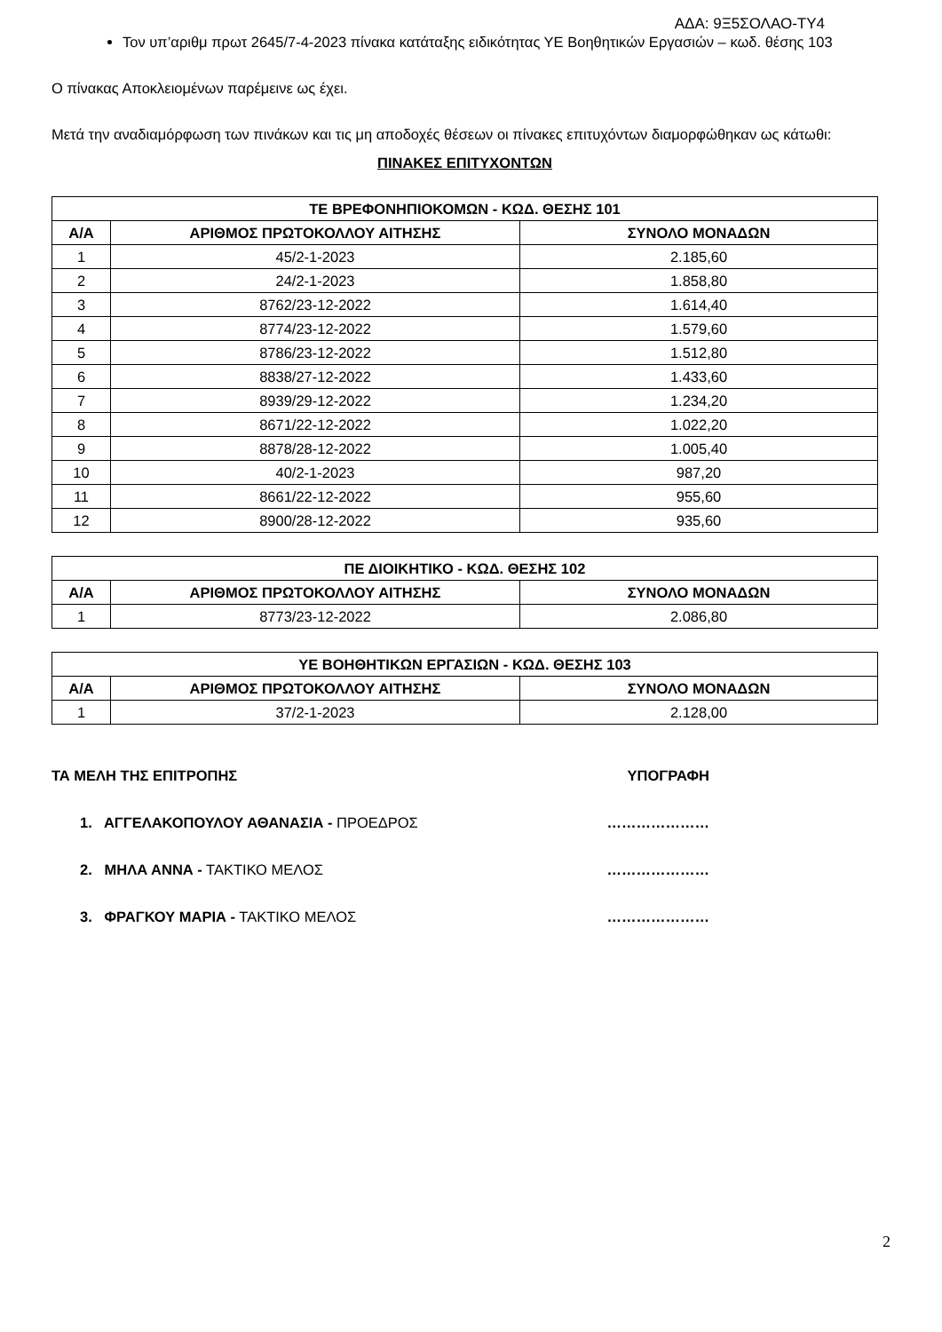ΑΔΑ: 9Ξ5ΣΟΛΑΟ-ΤΥ4
Τον υπ’αριθμ πρωτ 2645/7-4-2023 πίνακα κατάταξης ειδικότητας ΥΕ Βοηθητικών Εργασιών – κωδ. θέσης 103
Ο πίνακας Αποκλειομένων παρέμεινε ως έχει.
Μετά την αναδιαμόρφωση των πινάκων και τις μη αποδοχές θέσεων οι πίνακες επιτυχόντων διαμορφώθηκαν ως κάτωθι:
ΠΙΝΑΚΕΣ ΕΠΙΤΥΧΟΝΤΩΝ
| ΤΕ ΒΡΕΦΟΝΗΠΙΟΚΟΜΩΝ - ΚΩΔ. ΘΕΣΗΣ 101 | | |
| --- | --- | --- |
| Α/Α | ΑΡΙΘΜΟΣ ΠΡΩΤΟΚΟΛΛΟΥ ΑΙΤΗΣΗΣ | ΣΥΝΟΛΟ ΜΟΝΑΔΩΝ |
| 1 | 45/2-1-2023 | 2.185,60 |
| 2 | 24/2-1-2023 | 1.858,80 |
| 3 | 8762/23-12-2022 | 1.614,40 |
| 4 | 8774/23-12-2022 | 1.579,60 |
| 5 | 8786/23-12-2022 | 1.512,80 |
| 6 | 8838/27-12-2022 | 1.433,60 |
| 7 | 8939/29-12-2022 | 1.234,20 |
| 8 | 8671/22-12-2022 | 1.022,20 |
| 9 | 8878/28-12-2022 | 1.005,40 |
| 10 | 40/2-1-2023 | 987,20 |
| 11 | 8661/22-12-2022 | 955,60 |
| 12 | 8900/28-12-2022 | 935,60 |
| ΠΕ ΔΙΟΙΚΗΤΙΚΟ - ΚΩΔ. ΘΕΣΗΣ 102 | | |
| --- | --- | --- |
| Α/Α | ΑΡΙΘΜΟΣ ΠΡΩΤΟΚΟΛΛΟΥ ΑΙΤΗΣΗΣ | ΣΥΝΟΛΟ ΜΟΝΑΔΩΝ |
| 1 | 8773/23-12-2022 | 2.086,80 |
| ΥΕ ΒΟΗΘΗΤΙΚΩΝ ΕΡΓΑΣΙΩΝ - ΚΩΔ. ΘΕΣΗΣ 103 | | |
| --- | --- | --- |
| Α/Α | ΑΡΙΘΜΟΣ ΠΡΩΤΟΚΟΛΛΟΥ ΑΙΤΗΣΗΣ | ΣΥΝΟΛΟ ΜΟΝΑΔΩΝ |
| 1 | 37/2-1-2023 | 2.128,00 |
ΤΑ ΜΕΛΗ ΤΗΣ ΕΠΙΤΡΟΠΗΣ ΥΠΟΓΡΑΦΗ
1. ΑΓΓΕΛΑΚΟΠΟΥΛΟΥ ΑΘΑΝΑΣΙΑ - ΠΡΟΕΔΡΟΣ …………………
2. ΜΗΛΑ ΑΝΝΑ - ΤΑΚΤΙΚΟ ΜΕΛΟΣ …………………
3. ΦΡΑΓΚΟΥ ΜΑΡΙΑ - ΤΑΚΤΙΚΟ ΜΕΛΟΣ …………………
2